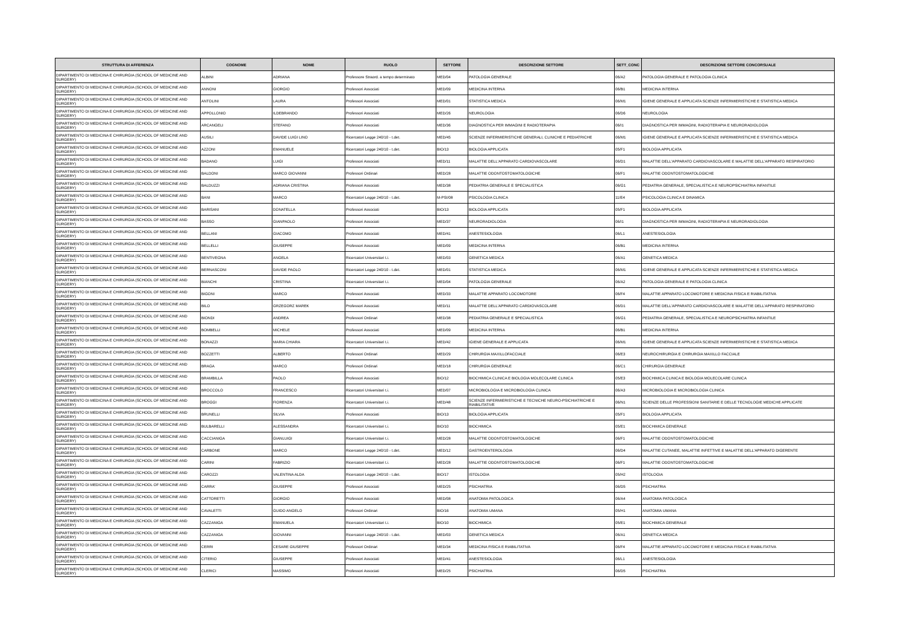| STRUTTURA DI AFFERENZA | COGNOME | NOME | RUOLO | SETTORE | DESCRIZIONE SETTORE | SETT_CONC | DESCRIZIONE SETTORE CONCORSUALE |
| --- | --- | --- | --- | --- | --- | --- | --- |
| DIPARTIMENTO DI MEDICINA E CHIRURGIA (SCHOOL OF MEDICINE AND SURGERY) | ALBINI | ADRIANA | Professore Straord. a tempo determinato | MED/04 | PATOLOGIA GENERALE | 06/A2 | PATOLOGIA GENERALE E PATOLOGIA CLINICA |
| DIPARTIMENTO DI MEDICINA E CHIRURGIA (SCHOOL OF MEDICINE AND SURGERY) | ANNONI | GIORGIO | Professori Associati | MED/09 | MEDICINA INTERNA | 06/B1 | MEDICINA INTERNA |
| DIPARTIMENTO DI MEDICINA E CHIRURGIA (SCHOOL OF MEDICINE AND SURGERY) | ANTOLINI | LAURA | Professori Associati | MED/01 | STATISTICA MEDICA | 06/M1 | IGIENE GENERALE E APPLICATA SCIENZE INFERMIERISTICHE E STATISTICA MEDICA |
| DIPARTIMENTO DI MEDICINA E CHIRURGIA (SCHOOL OF MEDICINE AND SURGERY) | APPOLLONIO | ILDEBRANDO | Professori Associati | MED/26 | NEUROLOGIA | 06/D6 | NEUROLOGIA |
| DIPARTIMENTO DI MEDICINA E CHIRURGIA (SCHOOL OF MEDICINE AND SURGERY) | ARCANGELI | STEFANO | Professori Associati | MED/36 | DIAGNOSTICA PER IMMAGINI E RADIOTERAPIA | 06/I1 | DIAGNOSTICA PER IMMAGINI, RADIOTERAPIA E NEURORADIOLOGIA |
| DIPARTIMENTO DI MEDICINA E CHIRURGIA (SCHOOL OF MEDICINE AND SURGERY) | AUSILI | DAVIDE LUIGI LINO | Ricercatori Legge 240/10 - t.det. | MED/45 | SCIENZE INFERMIERISTICHE GENERALI, CLINICHE E PEDIATRICHE | 06/M1 | IGIENE GENERALE E APPLICATA SCIENZE INFERMIERISTICHE E STATISTICA MEDICA |
| DIPARTIMENTO DI MEDICINA E CHIRURGIA (SCHOOL OF MEDICINE AND SURGERY) | AZZONI | EMANUELE | Ricercatori Legge 240/10 - t.det. | BIO/13 | BIOLOGIA APPLICATA | 05/F1 | BIOLOGIA APPLICATA |
| DIPARTIMENTO DI MEDICINA E CHIRURGIA (SCHOOL OF MEDICINE AND SURGERY) | BADANO | LUIGI | Professori Associati | MED/11 | MALATTIE DELL'APPARATO CARDIOVASCOLARE | 06/D1 | MALATTIE DELL'APPARATO CARDIOVASCOLARE E MALATTIE DELL'APPARATO RESPIRATORIO |
| DIPARTIMENTO DI MEDICINA E CHIRURGIA (SCHOOL OF MEDICINE AND SURGERY) | BALDONI | MARCO GIOVANNI | Professori Ordinari | MED/28 | MALATTIE ODONTOSTOMATOLOGICHE | 06/F1 | MALATTIE ODONTOSTOMATOLOGICHE |
| DIPARTIMENTO DI MEDICINA E CHIRURGIA (SCHOOL OF MEDICINE AND SURGERY) | BALDUZZI | ADRIANA CRISTINA | Professori Associati | MED/38 | PEDIATRIA GENERALE E SPECIALISTICA | 06/G1 | PEDIATRIA GENERALE, SPECIALISTICA E NEUROPSICHIATRIA INFANTILE |
| DIPARTIMENTO DI MEDICINA E CHIRURGIA (SCHOOL OF MEDICINE AND SURGERY) | BANI | MARCO | Ricercatori Legge 240/10 - t.det. | M-PSI/08 | PSICOLOGIA CLINICA | 11/E4 | PSICOLOGIA CLINICA E DINAMICA |
| DIPARTIMENTO DI MEDICINA E CHIRURGIA (SCHOOL OF MEDICINE AND SURGERY) | BARISANI | DONATELLA | Professori Associati | BIO/13 | BIOLOGIA APPLICATA | 05/F1 | BIOLOGIA APPLICATA |
| DIPARTIMENTO DI MEDICINA E CHIRURGIA (SCHOOL OF MEDICINE AND SURGERY) | BASSO | GIANPAOLO | Professori Associati | MED/37 | NEURORADIOLOGIA | 06/I1 | DIAGNOSTICA PER IMMAGINI, RADIOTERAPIA E NEURORADIOLOGIA |
| DIPARTIMENTO DI MEDICINA E CHIRURGIA (SCHOOL OF MEDICINE AND SURGERY) | BELLANI | GIACOMO | Professori Associati | MED/41 | ANESTESIOLOGIA | 06/L1 | ANESTESIOLOGIA |
| DIPARTIMENTO DI MEDICINA E CHIRURGIA (SCHOOL OF MEDICINE AND SURGERY) | BELLELLI | GIUSEPPE | Professori Associati | MED/09 | MEDICINA INTERNA | 06/B1 | MEDICINA INTERNA |
| DIPARTIMENTO DI MEDICINA E CHIRURGIA (SCHOOL OF MEDICINE AND SURGERY) | BENTIVEGNA | ANGELA | Ricercatori Universitari t.i. | MED/03 | GENETICA MEDICA | 06/A1 | GENETICA MEDICA |
| DIPARTIMENTO DI MEDICINA E CHIRURGIA (SCHOOL OF MEDICINE AND SURGERY) | BERNASCONI | DAVIDE PAOLO | Ricercatori Legge 240/10 - t.det. | MED/01 | STATISTICA MEDICA | 06/M1 | IGIENE GENERALE E APPLICATA SCIENZE INFERMIERISTICHE E STATISTICA MEDICA |
| DIPARTIMENTO DI MEDICINA E CHIRURGIA (SCHOOL OF MEDICINE AND SURGERY) | BIANCHI | CRISTINA | Ricercatori Universitari t.i. | MED/04 | PATOLOGIA GENERALE | 06/A2 | PATOLOGIA GENERALE E PATOLOGIA CLINICA |
| DIPARTIMENTO DI MEDICINA E CHIRURGIA (SCHOOL OF MEDICINE AND SURGERY) | BIGONI | MARCO | Professori Associati | MED/33 | MALATTIE APPARATO LOCOMOTORE | 06/F4 | MALATTIE APPARATO LOCOMOTORE E MEDICINA FISICA E RIABILITATIVA |
| DIPARTIMENTO DI MEDICINA E CHIRURGIA (SCHOOL OF MEDICINE AND SURGERY) | BILO | GRZEGORZ MAREK | Professori Associati | MED/11 | MALATTIE DELL'APPARATO CARDIOVASCOLARE | 06/D1 | MALATTIE DELL'APPARATO CARDIOVASCOLARE E MALATTIE DELL'APPARATO RESPIRATORIO |
| DIPARTIMENTO DI MEDICINA E CHIRURGIA (SCHOOL OF MEDICINE AND SURGERY) | BIONDI | ANDREA | Professori Ordinari | MED/38 | PEDIATRIA GENERALE E SPECIALISTICA | 06/G1 | PEDIATRIA GENERALE, SPECIALISTICA E NEUROPSICHIATRIA INFANTILE |
| DIPARTIMENTO DI MEDICINA E CHIRURGIA (SCHOOL OF MEDICINE AND SURGERY) | BOMBELLI | MICHELE | Professori Associati | MED/09 | MEDICINA INTERNA | 06/B1 | MEDICINA INTERNA |
| DIPARTIMENTO DI MEDICINA E CHIRURGIA (SCHOOL OF MEDICINE AND SURGERY) | BONAZZI | MARIA CHIARA | Ricercatori Universitari t.i. | MED/42 | IGIENE GENERALE E APPLICATA | 06/M1 | IGIENE GENERALE E APPLICATA SCIENZE INFERMIERISTICHE E STATISTICA MEDICA |
| DIPARTIMENTO DI MEDICINA E CHIRURGIA (SCHOOL OF MEDICINE AND SURGERY) | BOZZETTI | ALBERTO | Professori Ordinari | MED/29 | CHIRURGIA MAXILLOFACCIALE | 06/E3 | NEUROCHIRURGIA E CHIRURGIA MAXILLO FACCIALE |
| DIPARTIMENTO DI MEDICINA E CHIRURGIA (SCHOOL OF MEDICINE AND SURGERY) | BRAGA | MARCO | Professori Ordinari | MED/18 | CHIRURGIA GENERALE | 06/C1 | CHIRURGIA GENERALE |
| DIPARTIMENTO DI MEDICINA E CHIRURGIA (SCHOOL OF MEDICINE AND SURGERY) | BRAMBILLA | PAOLO | Professori Associati | BIO/12 | BIOCHIMICA CLINICA E BIOLOGIA MOLECOLARE CLINICA | 05/E3 | BIOCHIMICA CLINICA E BIOLOGIA MOLECOLARE CLINICA |
| DIPARTIMENTO DI MEDICINA E CHIRURGIA (SCHOOL OF MEDICINE AND SURGERY) | BROCCOLO | FRANCESCO | Ricercatori Universitari t.i. | MED/07 | MICROBIOLOGIA E MICROBIOLOGIA CLINICA | 06/A3 | MICROBIOLOGIA E MICROBIOLOGIA CLINICA |
| DIPARTIMENTO DI MEDICINA E CHIRURGIA (SCHOOL OF MEDICINE AND SURGERY) | BROGGI | FIORENZA | Ricercatori Universitari t.i. | MED/48 | SCIENZE INFERMIERISTICHE E TECNICHE NEURO-PSICHIATRICHE E RIABILITATIVE | 06/N1 | SCIENZE DELLE PROFESSIONI SANITARIE E DELLE TECNOLOGIE MEDICHE APPLICATE |
| DIPARTIMENTO DI MEDICINA E CHIRURGIA (SCHOOL OF MEDICINE AND SURGERY) | BRUNELLI | SILVIA | Professori Associati | BIO/13 | BIOLOGIA APPLICATA | 05/F1 | BIOLOGIA APPLICATA |
| DIPARTIMENTO DI MEDICINA E CHIRURGIA (SCHOOL OF MEDICINE AND SURGERY) | BULBARELLI | ALESSANDRA | Ricercatori Universitari t.i. | BIO/10 | BIOCHIMICA | 05/E1 | BIOCHIMICA GENERALE |
| DIPARTIMENTO DI MEDICINA E CHIRURGIA (SCHOOL OF MEDICINE AND SURGERY) | CACCIANIGA | GIANLUIGI | Ricercatori Universitari t.i. | MED/28 | MALATTIE ODONTOSTOMATOLOGICHE | 06/F1 | MALATTIE ODONTOSTOMATOLOGICHE |
| DIPARTIMENTO DI MEDICINA E CHIRURGIA (SCHOOL OF MEDICINE AND SURGERY) | CARBONE | MARCO | Ricercatori Legge 240/10 - t.det. | MED/12 | GASTROENTEROLOGIA | 06/D4 | MALATTIE CUTANEE, MALATTIE INFETTIVE E MALATTIE DELL'APPARATO DIGERENTE |
| DIPARTIMENTO DI MEDICINA E CHIRURGIA (SCHOOL OF MEDICINE AND SURGERY) | CARINI | FABRIZIO | Ricercatori Universitari t.i. | MED/28 | MALATTIE ODONTOSTOMATOLOGICHE | 06/F1 | MALATTIE ODONTOSTOMATOLOGICHE |
| DIPARTIMENTO DI MEDICINA E CHIRURGIA (SCHOOL OF MEDICINE AND SURGERY) | CAROZZI | VALENTINA ALDA | Ricercatori Legge 240/10 - t.det. | BIO/17 | ISTOLOGIA | 05/H2 | ISTOLOGIA |
| DIPARTIMENTO DI MEDICINA E CHIRURGIA (SCHOOL OF MEDICINE AND SURGERY) | CARRA' | GIUSEPPE | Professori Associati | MED/25 | PSICHIATRIA | 06/D5 | PSICHIATRIA |
| DIPARTIMENTO DI MEDICINA E CHIRURGIA (SCHOOL OF MEDICINE AND SURGERY) | CATTORETTI | GIORGIO | Professori Associati | MED/08 | ANATOMIA PATOLOGICA | 06/A4 | ANATOMIA PATOLOGICA |
| DIPARTIMENTO DI MEDICINA E CHIRURGIA (SCHOOL OF MEDICINE AND SURGERY) | CAVALETTI | GUIDO ANGELO | Professori Ordinari | BIO/16 | ANATOMIA UMANA | 05/H1 | ANATOMIA UMANA |
| DIPARTIMENTO DI MEDICINA E CHIRURGIA (SCHOOL OF MEDICINE AND SURGERY) | CAZZANIGA | EMANUELA | Ricercatori Universitari t.i. | BIO/10 | BIOCHIMICA | 05/E1 | BIOCHIMICA GENERALE |
| DIPARTIMENTO DI MEDICINA E CHIRURGIA (SCHOOL OF MEDICINE AND SURGERY) | CAZZANIGA | GIOVANNI | Ricercatori Legge 240/10 - t.det. | MED/03 | GENETICA MEDICA | 06/A1 | GENETICA MEDICA |
| DIPARTIMENTO DI MEDICINA E CHIRURGIA (SCHOOL OF MEDICINE AND SURGERY) | CERRI | CESARE GIUSEPPE | Professori Ordinari | MED/34 | MEDICINA FISICA E RIABILITATIVA | 06/F4 | MALATTIE APPARATO LOCOMOTORE E MEDICINA FISICA E RIABILITATIVA |
| DIPARTIMENTO DI MEDICINA E CHIRURGIA (SCHOOL OF MEDICINE AND SURGERY) | CITERIO | GIUSEPPE | Professori Associati | MED/41 | ANESTESIOLOGIA | 06/L1 | ANESTESIOLOGIA |
| DIPARTIMENTO DI MEDICINA E CHIRURGIA (SCHOOL OF MEDICINE AND SURGERY) | CLERICI | MASSIMO | Professori Associati | MED/25 | PSICHIATRIA | 06/D5 | PSICHIATRIA |